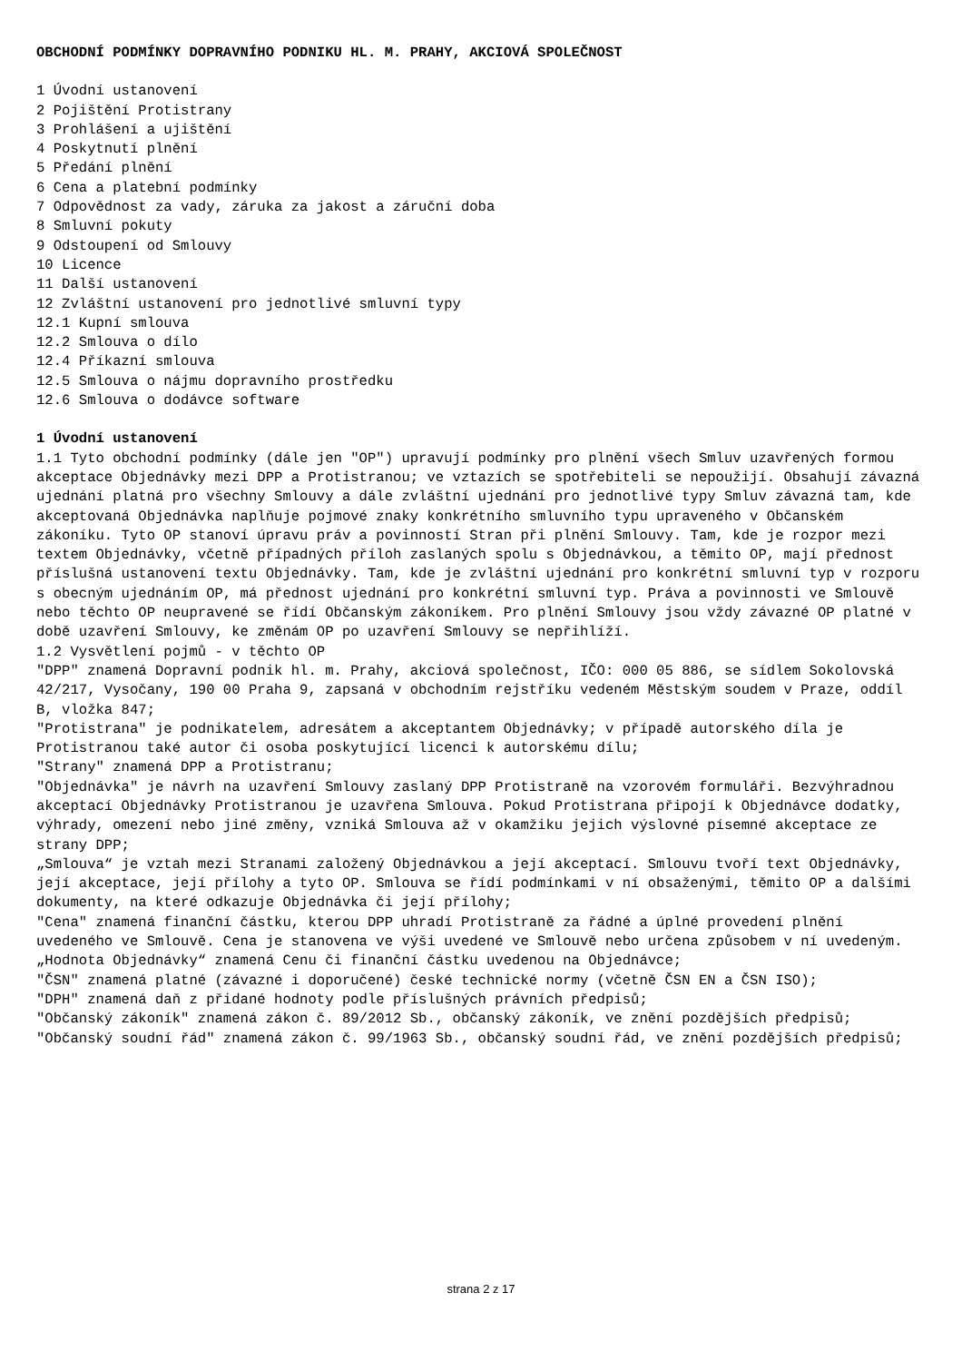OBCHODNÍ PODMÍNKY DOPRAVNÍHO PODNIKU HL. M. PRAHY, AKCIOVÁ SPOLEČNOST
1 Úvodní ustanovení
2 Pojištění Protistrany
3 Prohlášení a ujištění
4 Poskytnutí plnění
5 Předání plnění
6 Cena a platební podmínky
7 Odpovědnost za vady, záruka za jakost a záruční doba
8 Smluvní pokuty
9 Odstoupení od Smlouvy
10 Licence
11 Další ustanovení
12 Zvláštní ustanovení pro jednotlivé smluvní typy
12.1 Kupní smlouva
12.2 Smlouva o dílo
12.4 Příkazní smlouva
12.5 Smlouva o nájmu dopravního prostředku
12.6 Smlouva o dodávce software
1 Úvodní ustanovení
1.1 Tyto obchodní podmínky (dále jen "OP") upravují podmínky pro plnění všech Smluv uzavřených formou akceptace Objednávky mezi DPP a Protistranou; ve vztazích se spotřebiteli se nepoužijí. Obsahují závazná ujednání platná pro všechny Smlouvy a dále zvláštní ujednání pro jednotlivé typy Smluv závazná tam, kde akceptovaná Objednávka naplňuje pojmové znaky konkrétního smluvního typu upraveného v Občanském zákoníku. Tyto OP stanoví úpravu práv a povinností Stran při plnění Smlouvy. Tam, kde je rozpor mezi textem Objednávky, včetně případných příloh zaslaných spolu s Objednávkou, a těmito OP, mají přednost příslušná ustanovení textu Objednávky. Tam, kde je zvláštní ujednání pro konkrétní smluvní typ v rozporu s obecným ujednáním OP, má přednost ujednání pro konkrétní smluvní typ. Práva a povinnosti ve Smlouvě nebo těchto OP neupravené se řídí Občanským zákoníkem. Pro plnění Smlouvy jsou vždy závazné OP platné v době uzavření Smlouvy, ke změnám OP po uzavření Smlouvy se nepřihlíží.
1.2 Vysvětlení pojmů - v těchto OP
"DPP" znamená Dopravní podnik hl. m. Prahy, akciová společnost, IČO: 000 05 886, se sídlem Sokolovská 42/217, Vysočany, 190 00 Praha 9, zapsaná v obchodním rejstříku vedeném Městským soudem v Praze, oddíl B, vložka 847;
"Protistrana" je podnikatelem, adresátem a akceptantem Objednávky; v případě autorského díla je Protistranou také autor či osoba poskytující licenci k autorskému dílu;
"Strany" znamená DPP a Protistranu;
"Objednávka" je návrh na uzavření Smlouvy zaslaný DPP Protistraně na vzorovém formuláři. Bezvýhradnou akceptací Objednávky Protistranou je uzavřena Smlouva. Pokud Protistrana připojí k Objednávce dodatky, výhrady, omezení nebo jiné změny, vzniká Smlouva až v okamžiku jejich výslovné písemné akceptace ze strany DPP;
„Smlouva“ je vztah mezi Stranami založený Objednávkou a její akceptací. Smlouvu tvoří text Objednávky, její akceptace, její přílohy a tyto OP. Smlouva se řídí podmínkami v ní obsaženými, těmito OP a dalšími dokumenty, na které odkazuje Objednávka či její přílohy;
"Cena" znamená finanční částku, kterou DPP uhradí Protistraně za řádné a úplné provedení plnění uvedeného ve Smlouvě. Cena je stanovena ve výši uvedené ve Smlouvě nebo určena způsobem v ní uvedeným.
„Hodnota Objednávky“ znamená Cenu či finanční částku uvedenou na Objednávce;
"ČSN" znamená platné (závazné i doporučené) české technické normy (včetně ČSN EN a ČSN ISO);
"DPH" znamená daň z přidané hodnoty podle příslušných právních předpisů;
"Občanský zákoník" znamená zákon č. 89/2012 Sb., občanský zákoník, ve znění pozdějších předpisů;
"Občanský soudní řád" znamená zákon č. 99/1963 Sb., občanský soudní řád, ve znění pozdějších předpisů;
strana 2 z 17